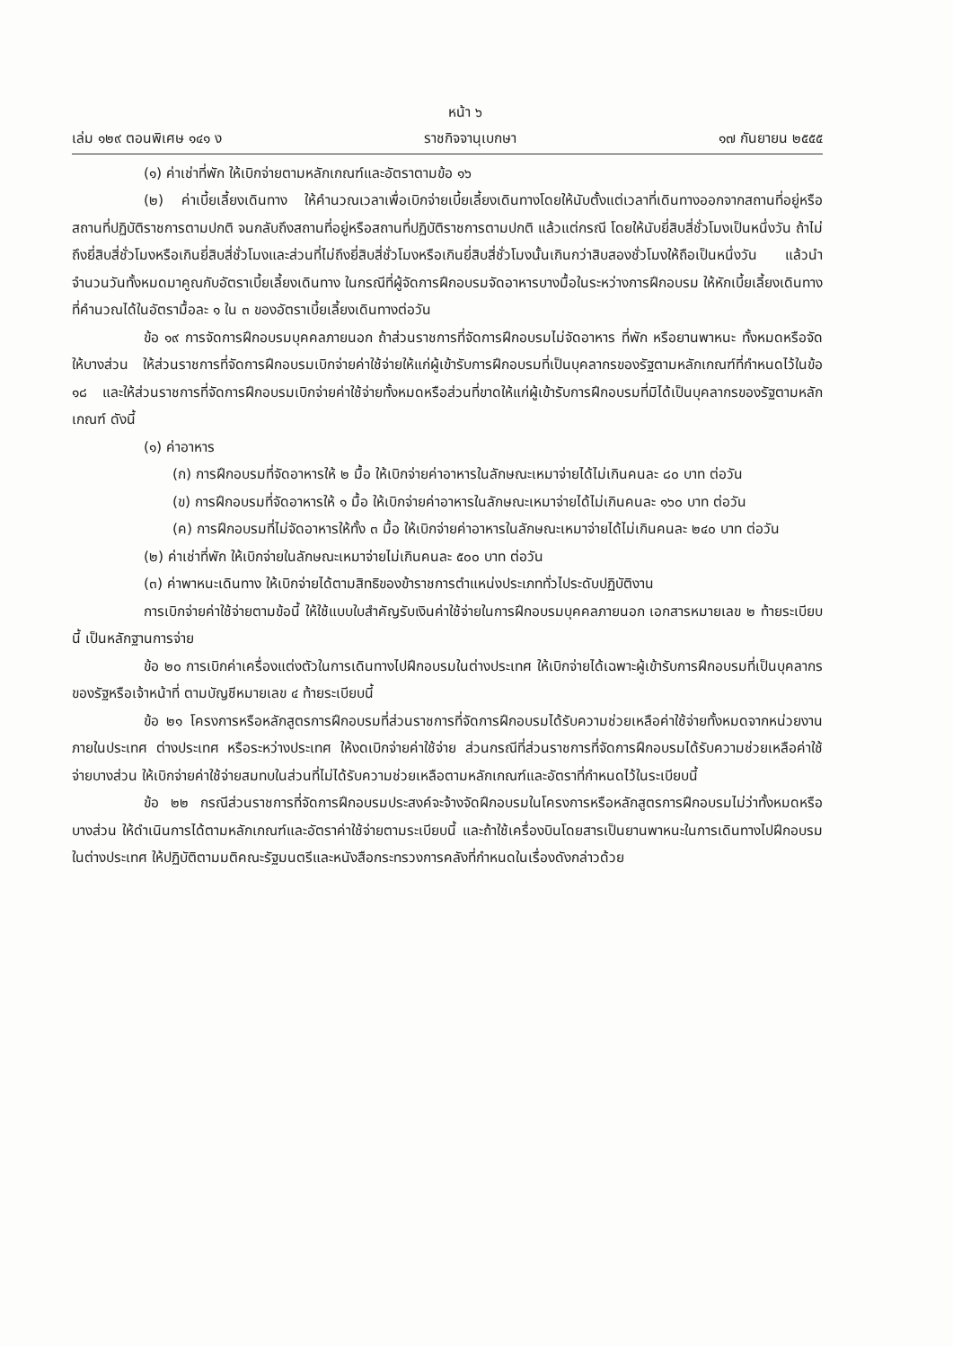หน้า ๖
เล่ม ๑๒๙ ตอนพิเศษ ๑๔๑ ง ราชกิจจานุเบกษา ๑๗ กันยายน ๒๕๕๕
(๑) ค่าเช่าที่พัก ให้เบิกจ่ายตามหลักเกณฑ์และอัตราตามข้อ ๑๖
(๒) ค่าเบี้ยเลี้ยงเดินทาง ให้คำนวณเวลาเพื่อเบิกจ่ายเบี้ยเลี้ยงเดินทางโดยให้นับตั้งแต่เวลาที่เดินทางออกจากสถานที่อยู่หรือสถานที่ปฏิบัติราชการตามปกติ จนกลับถึงสถานที่อยู่หรือสถานที่ปฏิบัติราชการตามปกติ แล้วแต่กรณี โดยให้นับยี่สิบสี่ชั่วโมงเป็นหนึ่งวัน ถ้าไม่ถึงยี่สิบสี่ชั่วโมงหรือเกินยี่สิบสี่ชั่วโมงและส่วนที่ไม่ถึงยี่สิบสี่ชั่วโมงหรือเกินยี่สิบสี่ชั่วโมงนั้นเกินกว่าสิบสองชั่วโมงให้ถือเป็นหนึ่งวัน แล้วนำจำนวนวันทั้งหมดมาคูณกับอัตราเบี้ยเลี้ยงเดินทาง ในกรณีที่ผู้จัดการฝึกอบรมจัดอาหารบางมื้อในระหว่างการฝึกอบรม ให้หักเบี้ยเลี้ยงเดินทางที่คำนวณได้ในอัตรามื้อละ ๑ ใน ๓ ของอัตราเบี้ยเลี้ยงเดินทางต่อวัน
ข้อ ๑๙ การจัดการฝึกอบรมบุคคลภายนอก ถ้าส่วนราชการที่จัดการฝึกอบรมไม่จัดอาหาร ที่พัก หรือยานพาหนะ ทั้งหมดหรือจัดให้บางส่วน ให้ส่วนราชการที่จัดการฝึกอบรมเบิกจ่ายค่าใช้จ่ายให้แก่ผู้เข้ารับการฝึกอบรมที่เป็นบุคลากรของรัฐตามหลักเกณฑ์ที่กำหนดไว้ในข้อ ๑๘ และให้ส่วนราชการที่จัดการฝึกอบรมเบิกจ่ายค่าใช้จ่ายทั้งหมดหรือส่วนที่ขาดให้แก่ผู้เข้ารับการฝึกอบรมที่มิได้เป็นบุคลากรของรัฐตามหลักเกณฑ์ ดังนี้
(๑) ค่าอาหาร
(ก) การฝึกอบรมที่จัดอาหารให้ ๒ มื้อ ให้เบิกจ่ายค่าอาหารในลักษณะเหมาจ่ายได้ไม่เกินคนละ ๘๐ บาท ต่อวัน
(ข) การฝึกอบรมที่จัดอาหารให้ ๑ มื้อ ให้เบิกจ่ายค่าอาหารในลักษณะเหมาจ่ายได้ไม่เกินคนละ ๑๖๐ บาท ต่อวัน
(ค) การฝึกอบรมที่ไม่จัดอาหารให้ทั้ง ๓ มื้อ ให้เบิกจ่ายค่าอาหารในลักษณะเหมาจ่ายได้ไม่เกินคนละ ๒๔๐ บาท ต่อวัน
(๒) ค่าเช่าที่พัก ให้เบิกจ่ายในลักษณะเหมาจ่ายไม่เกินคนละ ๕๐๐ บาท ต่อวัน
(๓) ค่าพาหนะเดินทาง ให้เบิกจ่ายได้ตามสิทธิของข้าราชการตำแหน่งประเภททั่วไประดับปฏิบัติงาน
การเบิกจ่ายค่าใช้จ่ายตามข้อนี้ ให้ใช้แบบใบสำคัญรับเงินค่าใช้จ่ายในการฝึกอบรมบุคคลภายนอก เอกสารหมายเลข ๒ ท้ายระเบียบนี้ เป็นหลักฐานการจ่าย
ข้อ ๒๐ การเบิกค่าเครื่องแต่งตัวในการเดินทางไปฝึกอบรมในต่างประเทศ ให้เบิกจ่ายได้เฉพาะผู้เข้ารับการฝึกอบรมที่เป็นบุคลากรของรัฐหรือเจ้าหน้าที่ ตามบัญชีหมายเลข ๔ ท้ายระเบียบนี้
ข้อ ๒๑ โครงการหรือหลักสูตรการฝึกอบรมที่ส่วนราชการที่จัดการฝึกอบรมได้รับความช่วยเหลือค่าใช้จ่ายทั้งหมดจากหน่วยงานภายในประเทศ ต่างประเทศ หรือระหว่างประเทศ ให้งดเบิกจ่ายค่าใช้จ่าย ส่วนกรณีที่ส่วนราชการที่จัดการฝึกอบรมได้รับความช่วยเหลือค่าใช้จ่ายบางส่วน ให้เบิกจ่ายค่าใช้จ่ายสมทบในส่วนที่ไม่ได้รับความช่วยเหลือตามหลักเกณฑ์และอัตราที่กำหนดไว้ในระเบียบนี้
ข้อ ๒๒ กรณีส่วนราชการที่จัดการฝึกอบรมประสงค์จะจ้างจัดฝึกอบรมในโครงการหรือหลักสูตรการฝึกอบรมไม่ว่าทั้งหมดหรือบางส่วน ให้ดำเนินการได้ตามหลักเกณฑ์และอัตราค่าใช้จ่ายตามระเบียบนี้ และถ้าใช้เครื่องบินโดยสารเป็นยานพาหนะในการเดินทางไปฝึกอบรมในต่างประเทศ ให้ปฏิบัติตามมติคณะรัฐมนตรีและหนังสือกระทรวงการคลังที่กำหนดในเรื่องดังกล่าวด้วย